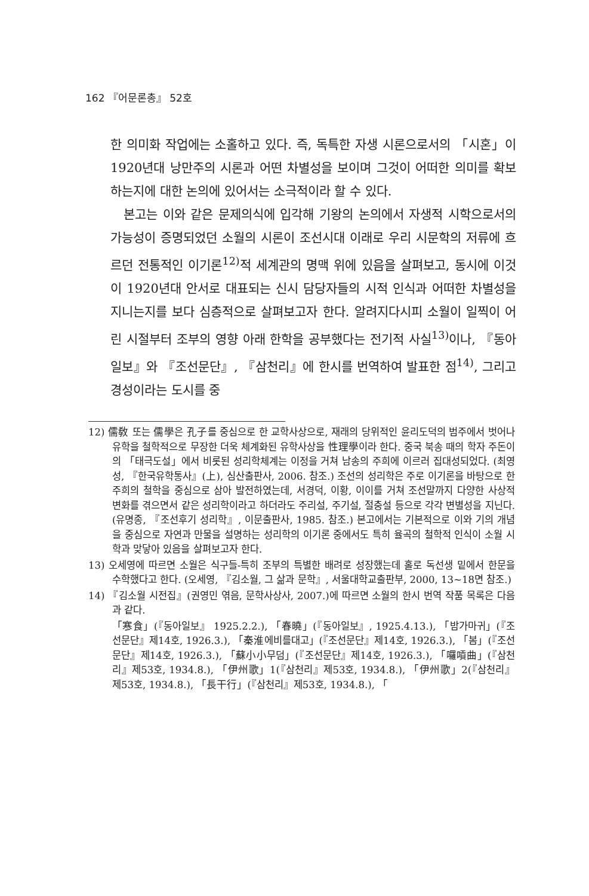162 『어문론총』 52호
한 의미화 작업에는 소홀하고 있다. 즉, 독특한 자생 시론으로서의 「시혼」이 1920년대 낭만주의 시론과 어떤 차별성을 보이며 그것이 어떠한 의미를 확보하는지에 대한 논의에 있어서는 소극적이라 할 수 있다.
본고는 이와 같은 문제의식에 입각해 기왕의 논의에서 자생적 시학으로서의 가능성이 증명되었던 소월의 시론이 조선시대 이래로 우리 시문학의 저류에 흐르던 전통적인 이기론<sup>12)</sup>적 세계관의 명맥 위에 있음을 살펴보고, 동시에 이것이 1920년대 안서로 대표되는 신시 담당자들의 시적 인식과 어떠한 차별성을 지니는지를 보다 심층적으로 살펴보고자 한다. 알려지다시피 소월이 일찍이 어린 시절부터 조부의 영향 아래 한학을 공부했다는 전기적 사실<sup>13)</sup>이나, 『동아일보』와 『조선문단』, 『삼천리』에 한시를 번역하여 발표한 점<sup>14)</sup>, 그리고 경성이라는 도시를 중
12) 儒敎 또는 儒學은 孔子를 중심으로 한 교학사상으로, 재래의 당위적인 윤리도덕의 범주에서 벗어나 유학을 철학적으로 무장한 더욱 체계화된 유학사상을 性理學이라 한다. 중국 북송 때의 학자 주돈이의 「태극도설」에서 비롯된 성리학체계는 이정을 거쳐 남송의 주희에 이르러 집대성되었다. (최영성, 『한국유학통사』(上), 심산출판사, 2006. 참조.) 조선의 성리학은 주로 이기론을 바탕으로 한 주희의 철학을 중심으로 삼아 발전하였는데, 서경덕, 이황, 이이를 거쳐 조선말까지 다양한 사상적 변화를 겪으면서 같은 성리학이라고 하더라도 주리설, 주기설, 절충설 등으로 각각 변별성을 지닌다. (유명종, 『조선후기 성리학』, 이문출판사, 1985. 참조.) 본고에서는 기본적으로 이와 기의 개념을 중심으로 자연과 만물을 설명하는 성리학의 이기론 중에서도 특히 율곡의 철학적 인식이 소월 시학과 맞닿아 있음을 살펴보고자 한다.
13) 오세영에 따르면 소월은 식구들-특히 조부의 특별한 배려로 성장했는데 홀로 독선생 밑에서 한문을 수학했다고 한다. (오세영, 『김소월, 그 삶과 문학』, 서울대학교출판부, 2000, 13~18면 참조.)
14) 『김소월 시전집』(권영민 엮음, 문학사상사, 2007.)에 따르면 소월의 한시 번역 작품 목록은 다음과 같다.
「寒食」(『동아일보』 1925.2.2.), 「春曉」(『동아일보』, 1925.4.13.), 「밤가마귀」(『조선문단』제14호, 1926.3.), 「秦淮에비를대고」(『조선문단』제14호, 1926.3.), 「봄」(『조선문단』제14호, 1926.3.), 「蘇小小무덤」(『조선문단』제14호, 1926.3.), 「囉嗊曲」(『삼천리』제53호, 1934.8.), 「伊州歌」1(『삼천리』제53호, 1934.8.), 「伊州歌」2(『삼천리』제53호, 1934.8.), 「長干行」(『삼천리』제53호, 1934.8.), 「